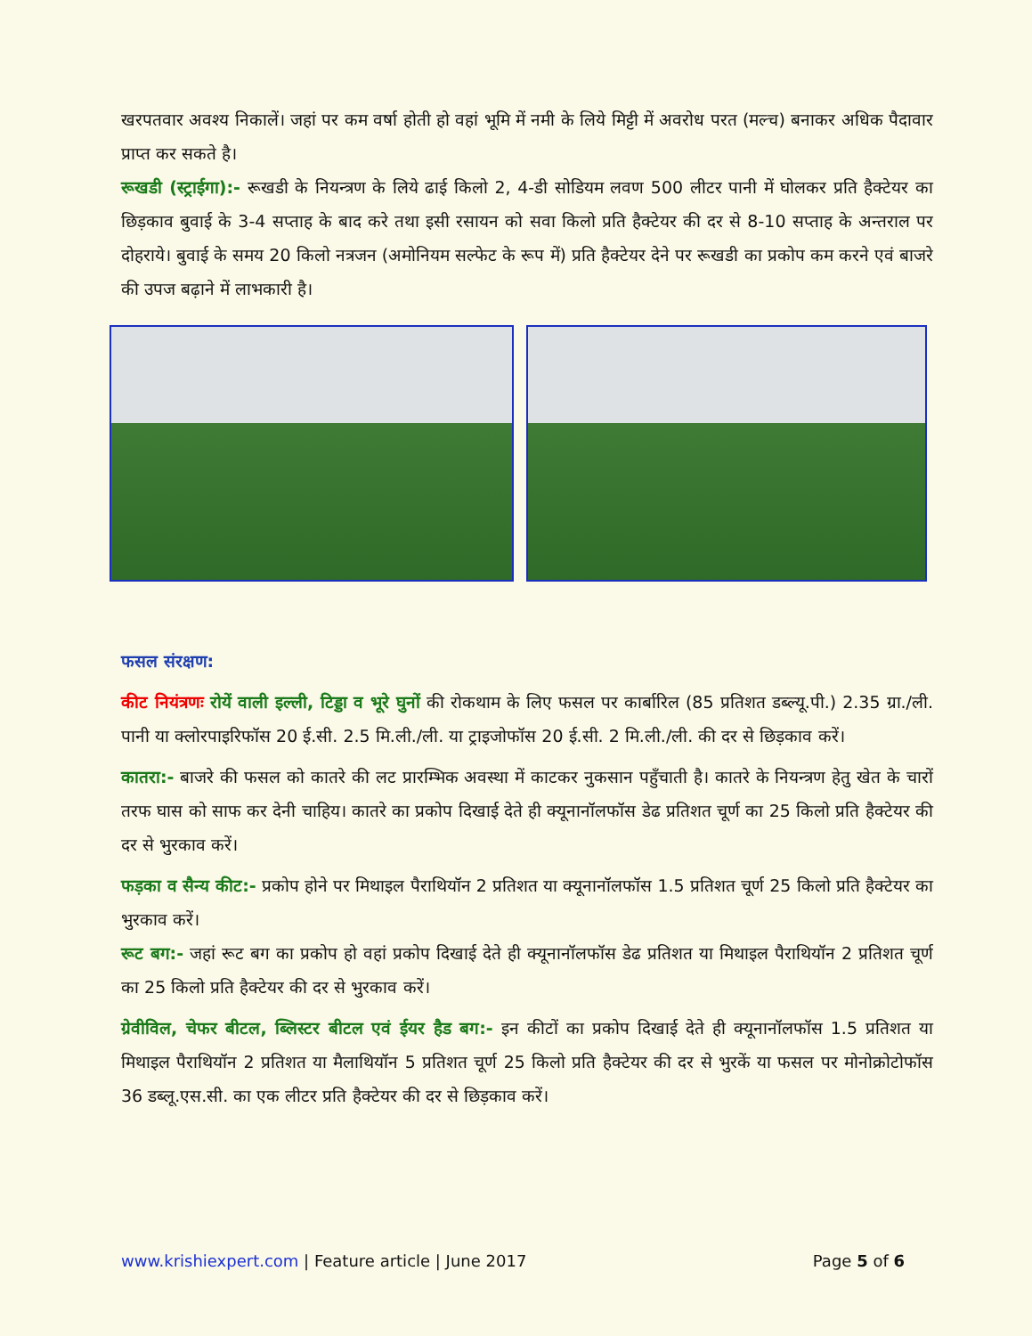खरपतवार अवश्य निकालें। जहां पर कम वर्षा होती हो वहां भूमि में नमी के लिये मिट्टी में अवरोध परत (मल्च) बनाकर अधिक पैदावार प्राप्त कर सकते है।
रूखडी (स्ट्राईगा):- रूखडी के नियन्त्रण के लिये ढाई किलो 2, 4-डी सोडियम लवण 500 लीटर पानी में घोलकर प्रति हैक्टेयर का छिड़काव बुवाई के 3-4 सप्ताह के बाद करे तथा इसी रसायन को सवा किलो प्रति हैक्टेयर की दर से 8-10 सप्ताह के अन्तराल पर दोहराये। बुवाई के समय 20 किलो नत्रजन (अमोनियम सल्फेट के रूप में) प्रति हैक्टेयर देने पर रूखडी का प्रकोप कम करने एवं बाजरे की उपज बढ़ाने में लाभकारी है।
फसल संरक्षण:
कीट नियंत्रणः रोयें वाली इल्ली, टिड्डा व भूरे घुनों की रोकथाम के लिए फसल पर कार्बारिल (85 प्रतिशत डब्ल्यू.पी.) 2.35 ग्रा./ली. पानी या क्लोरपाइरिफॉस 20 ई.सी. 2.5 मि.ली./ली. या ट्राइजोफॉस 20 ई.सी. 2 मि.ली./ली. की दर से छिड़काव करें।
कातरा:- बाजरे की फसल को कातरे की लट प्रारम्भिक अवस्था में काटकर नुकसान पहुँचाती है। कातरे के नियन्त्रण हेतु खेत के चारों तरफ घास को साफ कर देनी चाहिय। कातरे का प्रकोप दिखाई देते ही क्यूनानॉलफॉस डेढ प्रतिशत चूर्ण का 25 किलो प्रति हैक्टेयर की दर से भुरकाव करें।
फड़का व सैन्य कीट:- प्रकोप होने पर मिथाइल पैराथियॉन 2 प्रतिशत या क्यूनानॉलफॉस 1.5 प्रतिशत चूर्ण 25 किलो प्रति हैक्टेयर का भुरकाव करें।
रूट बग:- जहां रूट बग का प्रकोप हो वहां प्रकोप दिखाई देते ही क्यूनानॉलफॉस डेढ प्रतिशत या मिथाइल पैराथियॉन 2 प्रतिशत चूर्ण का 25 किलो प्रति हैक्टेयर की दर से भुरकाव करें।
ग्रेवीविल, चेफर बीटल, ब्लिस्टर बीटल एवं ईयर हैड बग:- इन कीटों का प्रकोप दिखाई देते ही क्यूनानॉलफॉस 1.5 प्रतिशत या मिथाइल पैराथियॉन 2 प्रतिशत या मैलाथियॉन 5 प्रतिशत चूर्ण 25 किलो प्रति हैक्टेयर की दर से भुरकें या फसल पर मोनोक्रोटोफॉस 36 डब्लू.एस.सी. का एक लीटर प्रति हैक्टेयर की दर से छिड़काव करें।
www.krishiexpert.com | Feature article | June 2017 Page 5 of 6